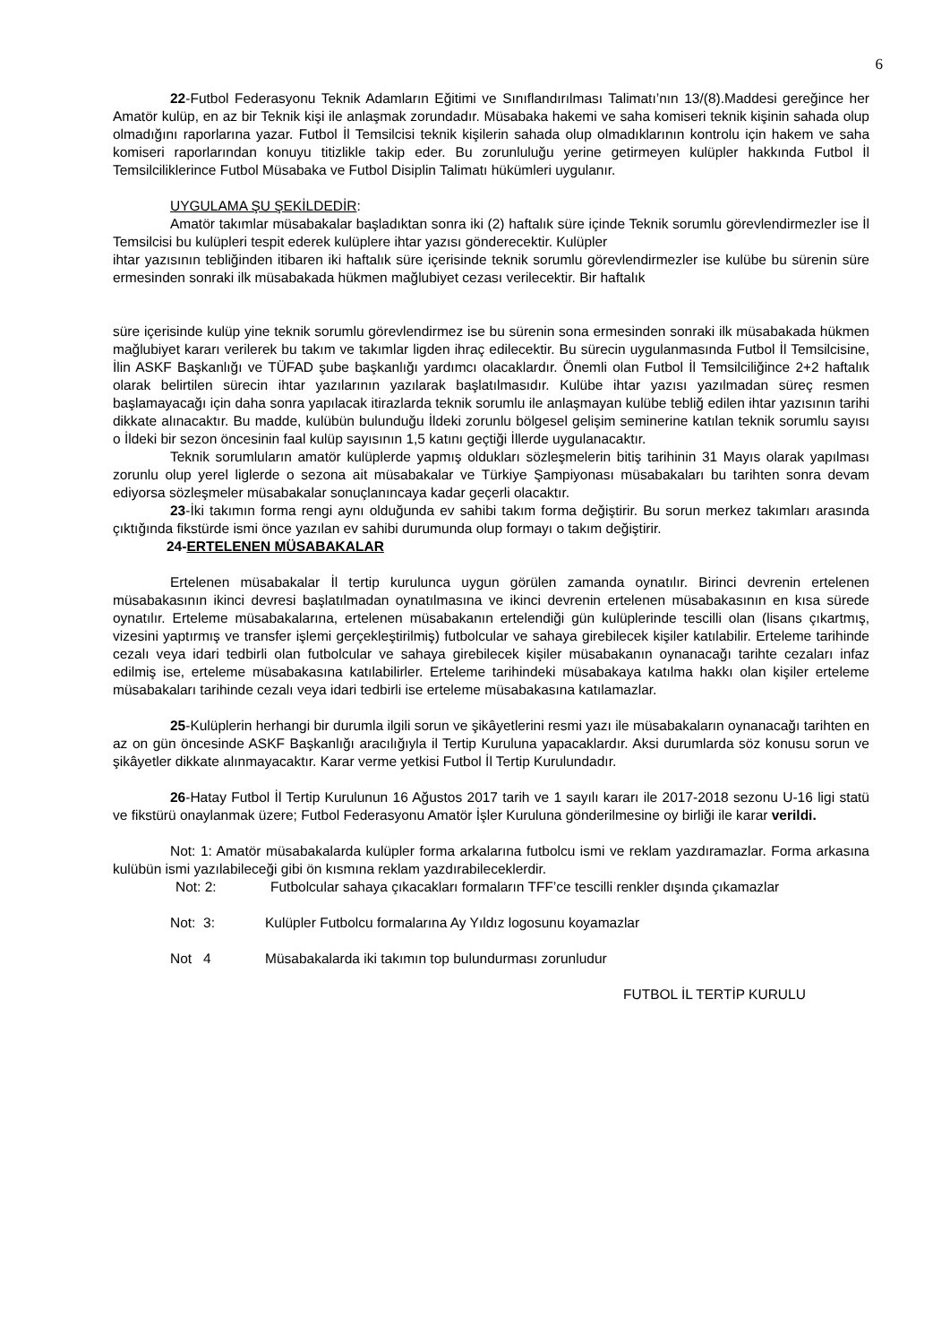6
22-Futbol Federasyonu Teknik Adamların Eğitimi ve Sınıflandırılması Talimatı’nın 13/(8).Maddesi gereğince her Amatör kulüp, en az bir Teknik kişi ile anlaşmak zorundadır. Müsabaka hakemi ve saha komiseri teknik kişinin sahada olup olmadığını raporlarına yazar. Futbol İl Temsilcisi teknik kişilerin sahada olup olmadıklarının kontrolu için hakem ve saha komiseri raporlarından konuyu titizlikle takip eder. Bu zorunluluğu yerine getirmeyen kulüpler hakkında Futbol İl Temsilciliklerince Futbol Müsabaka ve Futbol Disiplin Talimatı hükümleri uygulanır.
UYGULAMA ŞU ŞEKİLDEDİR:
Amatör takımlar müsabakalar başladıktan sonra iki (2) haftalık süre içinde Teknik sorumlu görevlendirmezler ise İl Temsilcisi bu kulüpleri tespit ederek kulüplere ihtar yazısı gönderecektir. Kulüpler
ihtar yazısının tebliğinden itibaren iki haftalık süre içerisinde teknik sorumlu görevlendirmezler ise kulübe bu sürenin süre ermesinden sonraki ilk müsabakada hükmen mağlubiyet cezası verilecektir. Bir haftalık
süre içerisinde kulüp yine teknik sorumlu görevlendirmez ise bu sürenin sona ermesinden sonraki ilk müsabakada hükmen mağlubiyet kararı verilerek bu takım ve takımlar ligden ihraç edilecektir. Bu sürecin uygulanmasında Futbol İl Temsilcisine, İlin ASKF Başkanlığı ve TÜFAD şube başkanlığı yardımcı olacaklardır. Önemli olan Futbol İl Temsilciliğince 2+2 haftalık olarak belirtilen sürecin ihtar yazılarının yazılarak başlatılmasıdır. Kulübe ihtar yazısı yazılmadan süreç resmen başlamayacağı için daha sonra yapılacak itirazlarda teknik sorumlu ile anlaşmayan kulübe tebliğ edilen ihtar yazısının tarihi dikkate alınacaktır. Bu madde, kulübün bulunduğu İldeki zorunlu bölgesel gelişim seminerine katılan teknik sorumlu sayısı o İldeki bir sezon öncesinin faal kulüp sayısının 1,5 katını geçtiği İllerde uygulanacaktır.
Teknik sorumluların amatör kulüplerde yapmış oldukları sözleşmelerin bitiş tarihinin 31 Mayıs olarak yapılması zorunlu olup yerel liglerde o sezona ait müsabakalar ve Türkiye Şampiyonası müsabakaları bu tarihten sonra devam ediyorsa sözleşmeler müsabakalar sonuçlanıncaya kadar geçerli olacaktır.
23-İki takımın forma rengi aynı olduğunda ev sahibi takım forma değiştirir. Bu sorun merkez takımları arasında çıktığında fikstürde ismi önce yazılan ev sahibi durumunda olup formayı o takım değiştirir.
24-ERTELENEN MÜSABAKALAR
Ertelenen müsabakalar İl tertip kurulunca uygun görülen zamanda oynatılır. Birinci devrenin ertelenen müsabakasının ikinci devresi başlatılmadan oynatılmasına ve ikinci devrenin ertelenen müsabakasının en kısa sürede oynatılır. Erteleme müsabakalarına, ertelenen müsabakanın ertelendiği gün kulüplerinde tescilli olan (lisans çıkartmış, vizesini yaptırmış ve transfer işlemi gerçekleştirilmiş) futbolcular ve sahaya girebilecek kişiler katılabilir. Erteleme tarihinde cezalı veya idari tedbirli olan futbolcular ve sahaya girebilecek kişiler müsabakanın oynanacağı tarihte cezaları infaz edilmiş ise, erteleme müsabakasına katılabilirler. Erteleme tarihindeki müsabakaya katılma hakkı olan kişiler erteleme müsabakaları tarihinde cezalı veya idari tedbirli ise erteleme müsabakasına katılamazlar.
25-Kulüplerin herhangi bir durumla ilgili sorun ve şikâyetlerini resmi yazı ile müsabakaların oynanacağı tarihten en az on gün öncesinde ASKF Başkanlığı aracılığıyla il Tertip Kuruluna yapacaklardır. Aksi durumlarda söz konusu sorun ve şikâyetler dikkate alınmayacaktır. Karar verme yetkisi Futbol İl Tertip Kurulundadır.
26-Hatay Futbol İl Tertip Kurulunun 16 Ağustos 2017 tarih ve 1 sayılı kararı ile 2017-2018 sezonu U-16 ligi statü ve fikstürü onaylanmak üzere; Futbol Federasyonu Amatör İşler Kuruluna gönderilmesine oy birliği ile karar verildi.
Not: 1: Amatör müsabakalarda kulüpler forma arkalarına futbolcu ismi ve reklam yazdıramazlar. Forma arkasına kulübün ismi yazılabileceği gibi ön kısmına reklam yazdırabileceklerdir.
Not: 2: Futbolcular sahaya çıkacakları formaların TFF’ce tescilli renkler dışında çıkamazlar
Not: 3: Kulüpler Futbolcu formalarına Ay Yıldız logosunu koyamazlar
Not 4 Müsabakalarda iki takımın top bulundurması zorunludur
FUTBOL İL TERTİP KURULU